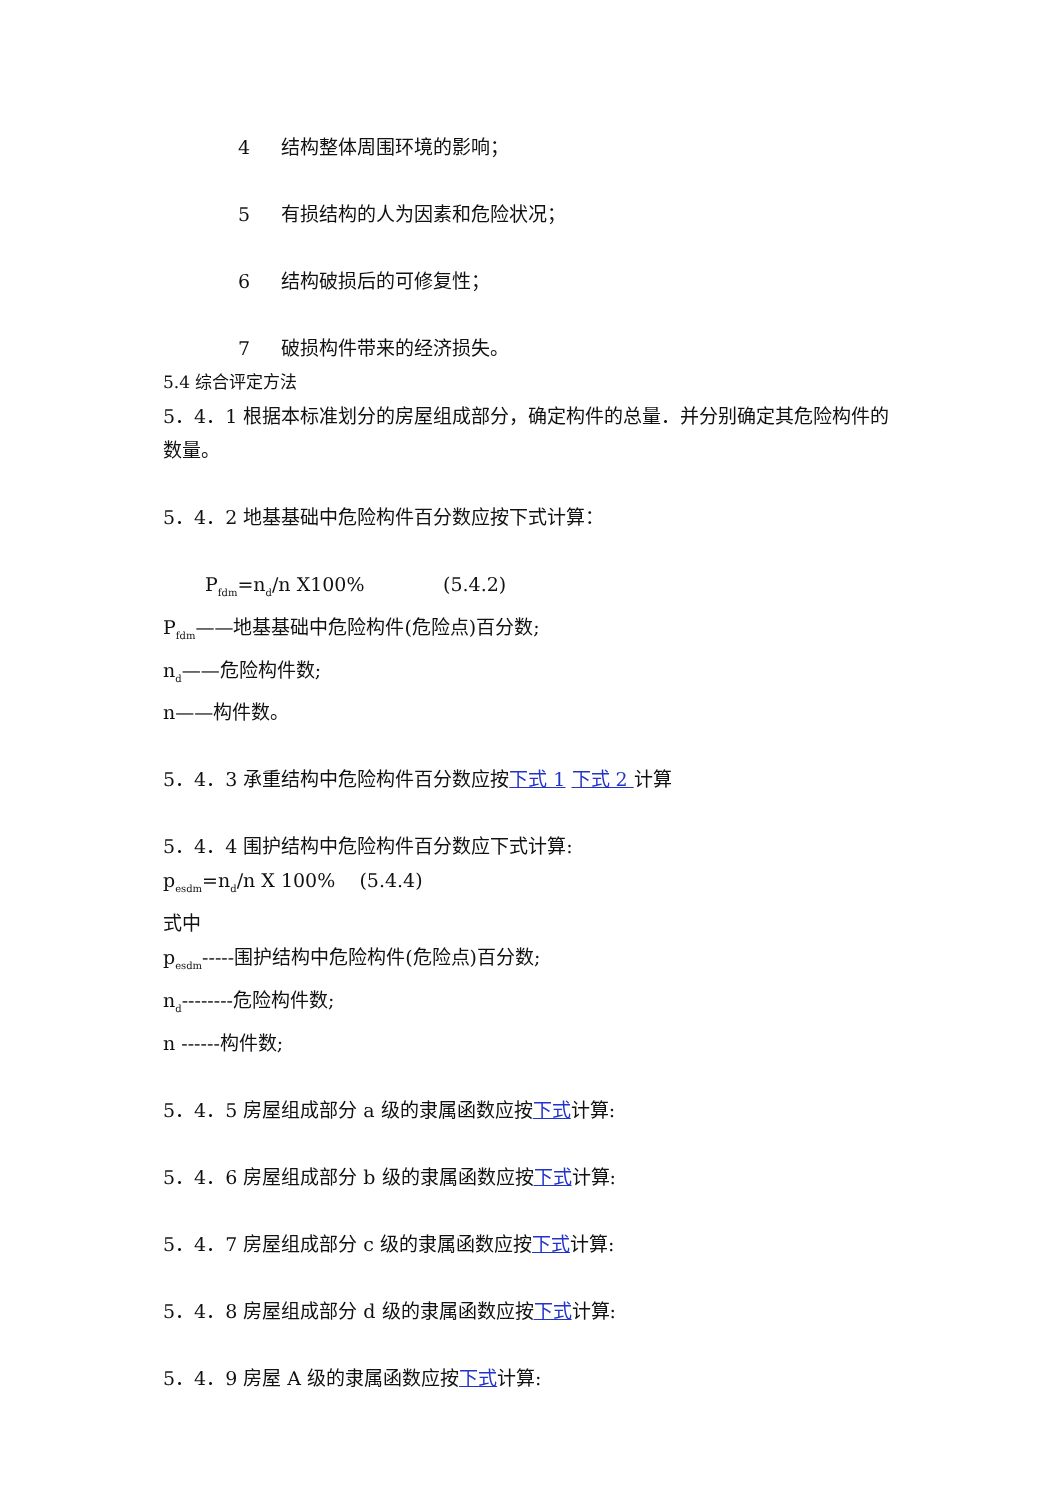4 结构整体周围环境的影响；
5 有损结构的人为因素和危险状况；
6 结构破损后的可修复性；
7 破损构件带来的经济损失。
5.4 综合评定方法
5．4．1 根据本标准划分的房屋组成部分，确定构件的总量．并分别确定其危险构件的数量。
5．4．2 地基基础中危险构件百分数应按下式计算：
P<sub>fdm</sub>=n<sub>d</sub>/n X100% (5.4.2)
P<sub>fdm</sub>——地基基础中危险构件(危险点)百分数;
n<sub>d</sub>——危险构件数;
n——构件数。
5．4．3 承重结构中危险构件百分数应按下式 1 下式 2 计算
5．4．4 围护结构中危险构件百分数应下式计算:
p<sub>esdm</sub>=n<sub>d</sub>/n X 100% (5.4.4)
式中
p<sub>esdm</sub>-----围护结构中危险构件(危险点)百分数;
n<sub>d</sub>--------危险构件数;
n ------构件数;
5．4．5 房屋组成部分 a 级的隶属函数应按下式计算:
5．4．6 房屋组成部分 b 级的隶属函数应按下式计算:
5．4．7 房屋组成部分 c 级的隶属函数应按下式计算:
5．4．8 房屋组成部分 d 级的隶属函数应按下式计算:
5．4．9 房屋 A 级的隶属函数应按下式计算: